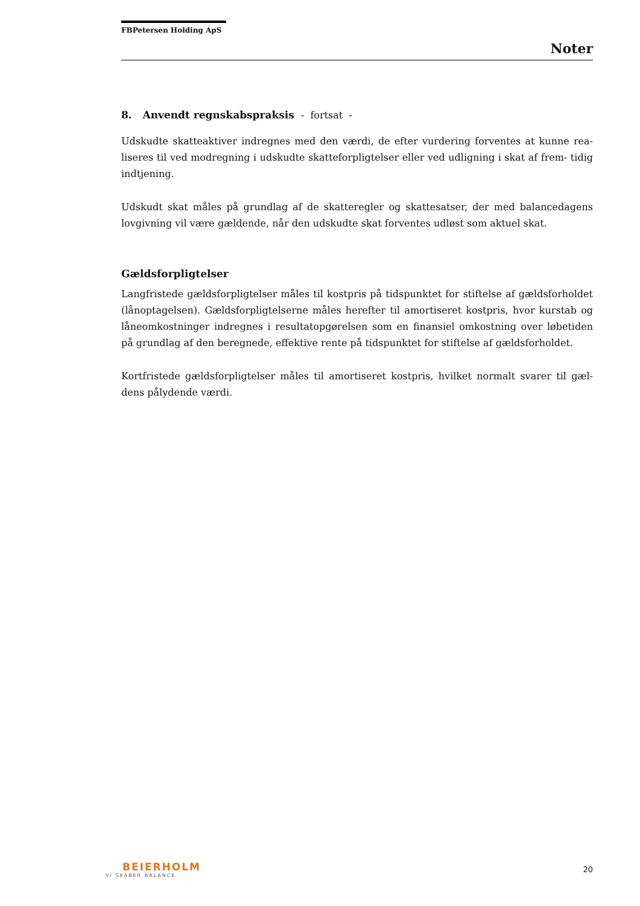FBPetersen Holding ApS
Noter
8. Anvendt regnskabspraksis - fortsat -
Udskudte skatteaktiver indregnes med den værdi, de efter vurdering forventes at kunne rea- liseres til ved modregning i udskudte skatteforpligtelser eller ved udligning i skat af frem- tidig indtjening.
Udskudt skat måles på grundlag af de skatteregler og skattesatser, der med balancedagens lovgivning vil være gældende, når den udskudte skat forventes udløst som aktuel skat.
Gældsforpligtelser
Langfristede gældsforpligtelser måles til kostpris på tidspunktet for stiftelse af gældsforholdet (lånoptagelsen). Gældsforpligtelserne måles herefter til amortiseret kostpris, hvor kurstab og låneomkostninger indregnes i resultatopgørelsen som en finansiel omkostning over løbetiden på grundlag af den beregnede, effektive rente på tidspunktet for stiftelse af gældsforholdet.
Kortfristede gældsforpligtelser måles til amortiseret kostpris, hvilket normalt svarer til gæl- dens pålydende værdi.
BEIERHOLM
VI SKABER BALANCE
20